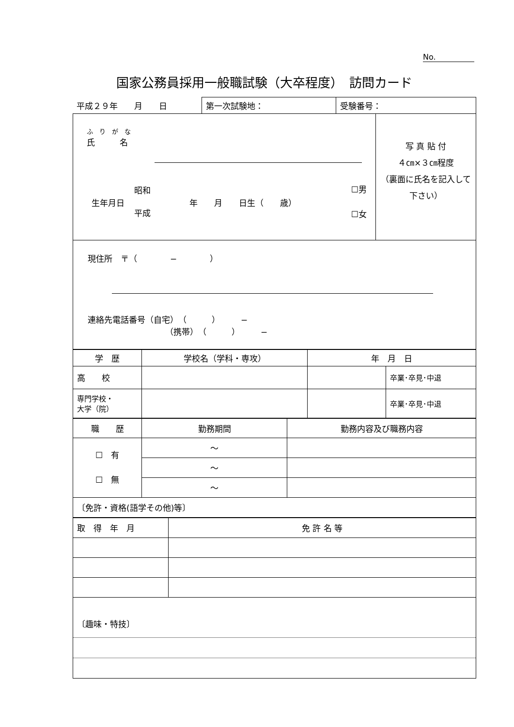No.
国家公務員採用一般職試験（大卒程度）　訪問カード
| 平成２９年 月 日 | 第一次試験地： | 受験番号： |
| ふ り が な 氏 名 生年月日 昭和 平成 年 月 日生（ 歳） ☐男 ☐女 | 写 真 貼 付 ４㎝×３㎝程度 （裏面に氏名を記入して下さい） |
| 現住所 〒（ − ） 連絡先電話番号（自宅） （ ） − （携帯） （ ） − | |
| 学 歴 | 学校名（学科・専攻） | 年 月 日 | |
| 高 校 | | | 卒業･卒見･中退 |
| 専門学校・ 大学（院） | | | 卒業･卒見･中退 |
| 職 歴 | 勤務期間 | 勤務内容及び職務内容 |
| ☐ 有 ☐ 無 | 〜 | |
| | 〜 | |
| | 〜 | |
| 〔免許・資格(語学その他)等〕 | | |
| 取 得 年 月 | 免 許 名 等 |
| 〔趣味・特技〕 | |